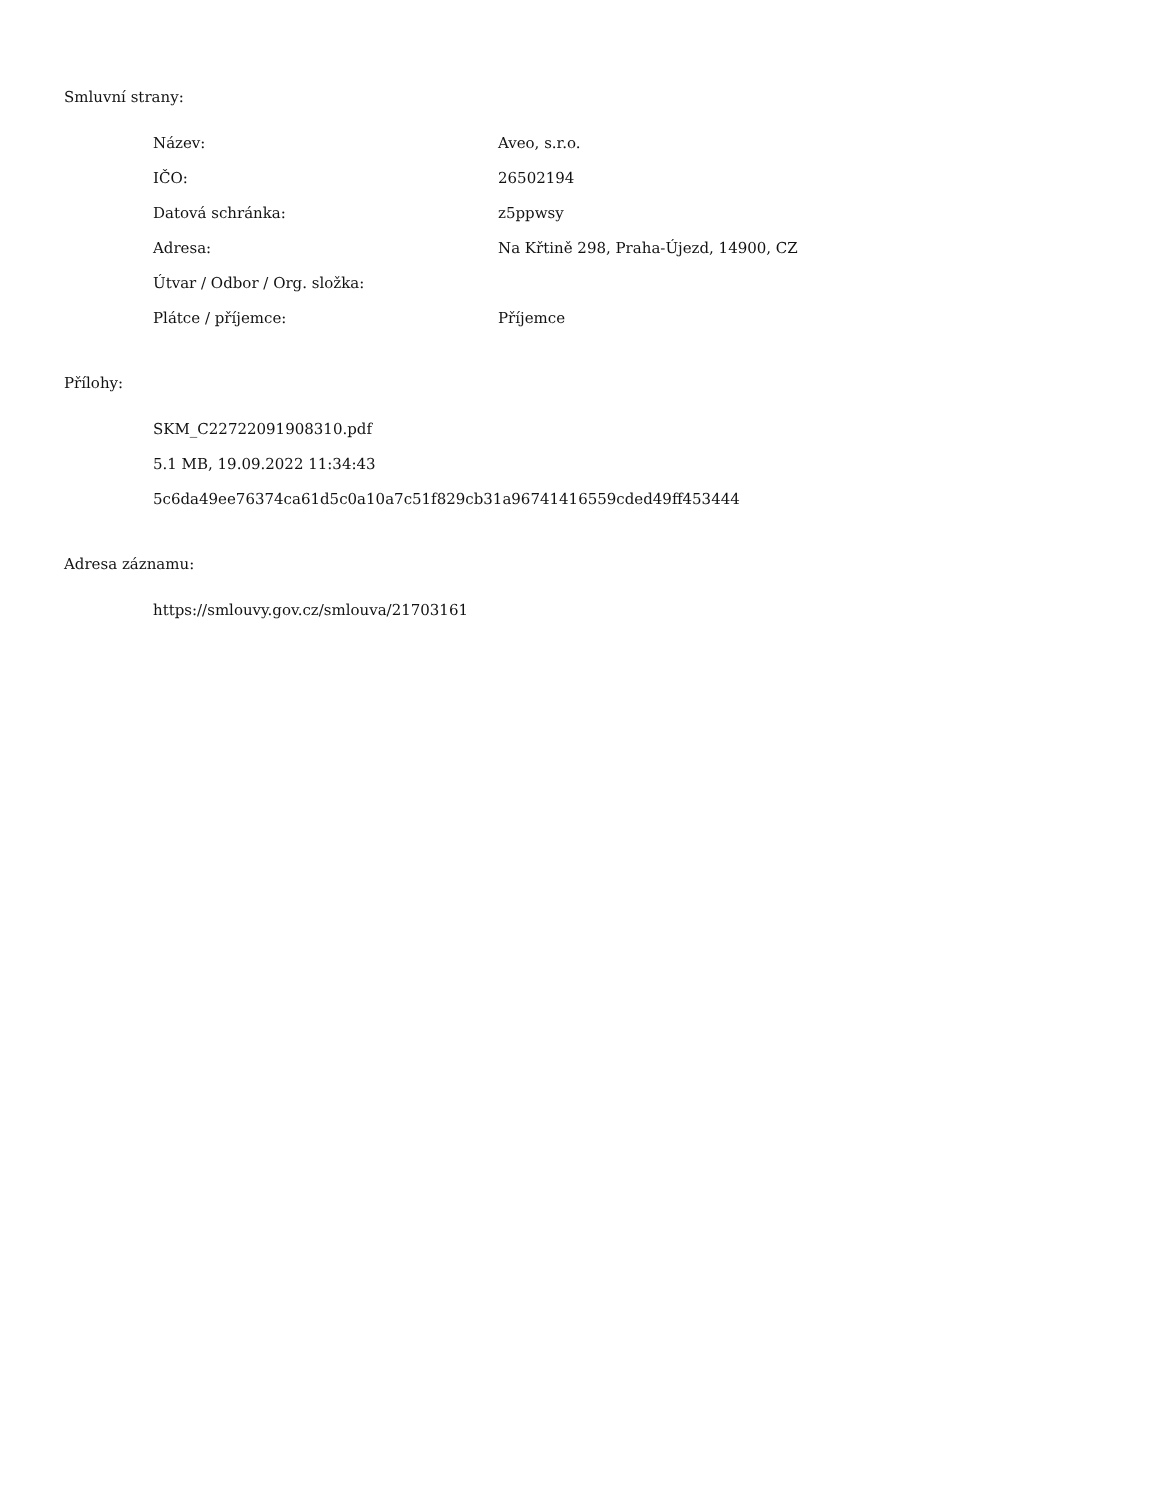Smluvní strany:
| Název: | Aveo, s.r.o. |
| IČO: | 26502194 |
| Datová schránka: | z5ppwsy |
| Adresa: | Na Křtině 298, Praha-Újezd, 14900, CZ |
| Útvar / Odbor / Org. složka: | |
| Plátce / příjemce: | Příjemce |
Přílohy:
SKM_C22722091908310.pdf
5.1 MB, 19.09.2022 11:34:43
5c6da49ee76374ca61d5c0a10a7c51f829cb31a96741416559cded49ff453444
Adresa záznamu:
https://smlouvy.gov.cz/smlouva/21703161